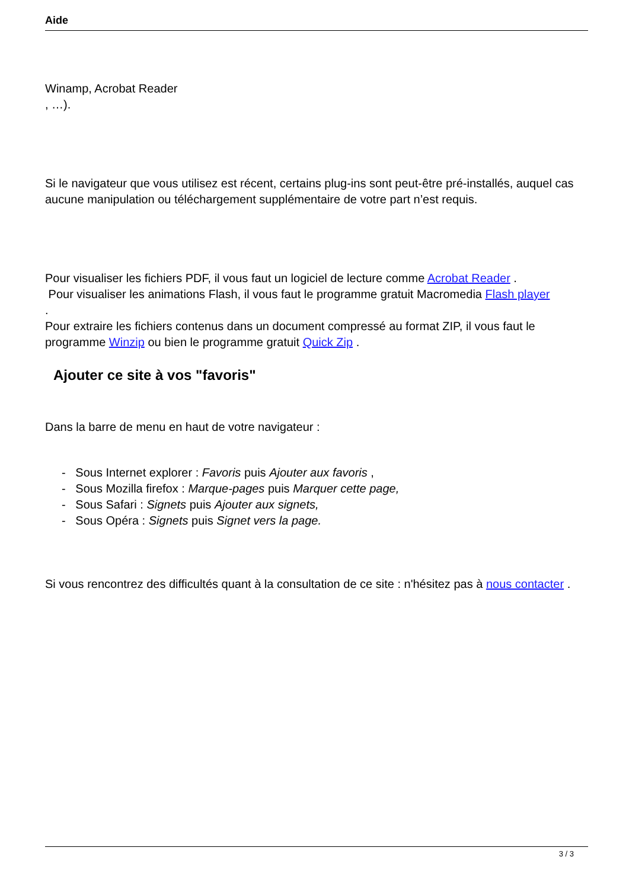Aide
Winamp, Acrobat Reader
, …).
Si le navigateur que vous utilisez est récent, certains plug-ins sont peut-être pré-installés, auquel cas aucune manipulation ou téléchargement supplémentaire de votre part n’est requis.
Pour visualiser les fichiers PDF, il vous faut un logiciel de lecture comme Acrobat Reader .
Pour visualiser les animations Flash, il vous faut le programme gratuit Macromedia Flash player
.
Pour extraire les fichiers contenus dans un document compressé au format ZIP, il vous faut le programme Winzip ou bien le programme gratuit Quick Zip .
Ajouter ce site à vos "favoris"
Dans la barre de menu en haut de votre navigateur :
- Sous Internet explorer : Favoris puis Ajouter aux favoris ,
- Sous Mozilla firefox : Marque-pages puis Marquer cette page,
- Sous Safari : Signets puis Ajouter aux signets,
- Sous Opéra : Signets puis Signet vers la page.
Si vous rencontrez des difficultés quant à la consultation de ce site : n'hésitez pas à nous contacter .
3 / 3